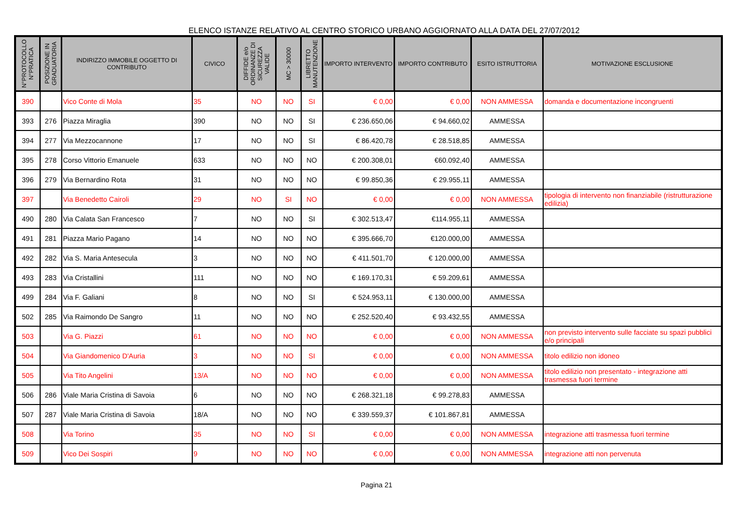ELENCO ISTANZE RELATIVO AL CENTRO STORICO URBANO AGGIORNATO ALLA DATA DEL 27/07/2012
| N°PROTOCOLLO N°PRATICA | POSIZIONE IN GRADUATORIA | INDIRIZZO IMMOBILE OGGETTO DI CONTRIBUTO | CIVICO | DIFFIDE e/o ORDINANZE DI SICUREZZA VALIDE | MC > 30000 | LIBRETTO MANUTENZIONE | IMPORTO INTERVENTO | IMPORTO CONTRIBUTO | ESITO ISTRUTTORIA | MOTIVAZIONE ESCLUSIONE |
| --- | --- | --- | --- | --- | --- | --- | --- | --- | --- | --- |
| 390 | | Vico Conte di Mola | 35 | NO | NO | SI | € 0,00 | € 0,00 | NON AMMESSA | domanda e documentazione incongruenti |
| 393 | 276 | Piazza Miraglia | 390 | NO | NO | SI | € 236.650,06 | € 94.660,02 | AMMESSA | |
| 394 | 277 | Via Mezzocannone | 17 | NO | NO | SI | € 86.420,78 | € 28.518,85 | AMMESSA | |
| 395 | 278 | Corso Vittorio Emanuele | 633 | NO | NO | NO | € 200.308,01 | €60.092,40 | AMMESSA | |
| 396 | 279 | Via Bernardino Rota | 31 | NO | NO | NO | € 99.850,36 | € 29.955,11 | AMMESSA | |
| 397 | | Via Benedetto Cairoli | 29 | NO | SI | NO | € 0,00 | € 0,00 | NON AMMESSA | tipologia di intervento non finanziabile (ristrutturazione edilizia) |
| 490 | 280 | Via Calata San Francesco | 7 | NO | NO | SI | € 302.513,47 | €114.955,11 | AMMESSA | |
| 491 | 281 | Piazza Mario Pagano | 14 | NO | NO | NO | € 395.666,70 | €120.000,00 | AMMESSA | |
| 492 | 282 | Via S. Maria Antesecula | 3 | NO | NO | NO | € 411.501,70 | € 120.000,00 | AMMESSA | |
| 493 | 283 | Via Cristallini | 111 | NO | NO | NO | € 169.170,31 | € 59.209,61 | AMMESSA | |
| 499 | 284 | Via F. Galiani | 8 | NO | NO | SI | € 524.953,11 | € 130.000,00 | AMMESSA | |
| 502 | 285 | Via Raimondo De Sangro | 11 | NO | NO | NO | € 252.520,40 | € 93.432,55 | AMMESSA | |
| 503 | | Via G. Piazzi | 61 | NO | NO | NO | € 0,00 | € 0,00 | NON AMMESSA | non previsto intervento sulle facciate su spazi pubblici e/o principali |
| 504 | | Via Giandomenico D'Auria | 3 | NO | NO | SI | € 0,00 | € 0,00 | NON AMMESSA | titolo edilizio non idoneo |
| 505 | | Via Tito Angelini | 13/A | NO | NO | NO | € 0,00 | € 0,00 | NON AMMESSA | titolo edilizio non presentato - integrazione atti trasmessa fuori termine |
| 506 | 286 | Viale Maria Cristina di Savoia | 6 | NO | NO | NO | € 268.321,18 | € 99.278,83 | AMMESSA | |
| 507 | 287 | Viale Maria Cristina di Savoia | 18/A | NO | NO | NO | € 339.559,37 | € 101.867,81 | AMMESSA | |
| 508 | | Via Torino | 35 | NO | NO | SI | € 0,00 | € 0,00 | NON AMMESSA | integrazione atti trasmessa fuori termine |
| 509 | | Vico Dei Sospiri | 9 | NO | NO | NO | € 0,00 | € 0,00 | NON AMMESSA | integrazione atti non pervenuta |
Pagina 21